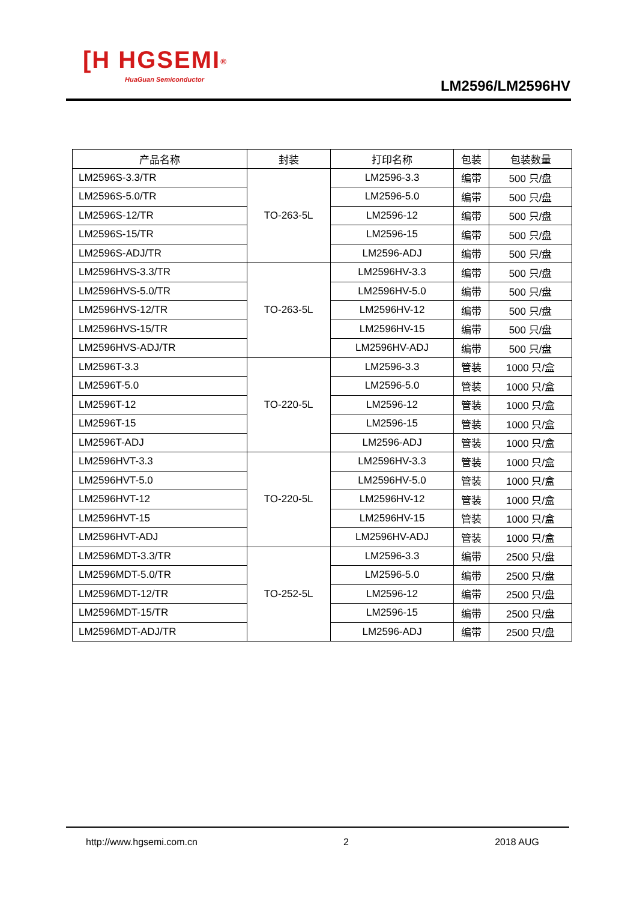[H HGSEMI<sup>®</sup>
HuaGuan Semiconductor
LM2596/LM2596HV
| 产品名称 | 封装 | 打印名称 | 包装 | 包装数量 |
| --- | --- | --- | --- | --- |
| LM2596S-3.3/TR | TO-263-5L | LM2596-3.3 | 编带 | 500 只/盘 |
| LM2596S-5.0/TR | | LM2596-5.0 | 编带 | 500 只/盘 |
| LM2596S-12/TR | | LM2596-12 | 编带 | 500 只/盘 |
| LM2596S-15/TR | | LM2596-15 | 编带 | 500 只/盘 |
| LM2596S-ADJ/TR | | LM2596-ADJ | 编带 | 500 只/盘 |
| LM2596HVS-3.3/TR | TO-263-5L | LM2596HV-3.3 | 编带 | 500 只/盘 |
| LM2596HVS-5.0/TR | | LM2596HV-5.0 | 编带 | 500 只/盘 |
| LM2596HVS-12/TR | | LM2596HV-12 | 编带 | 500 只/盘 |
| LM2596HVS-15/TR | | LM2596HV-15 | 编带 | 500 只/盘 |
| LM2596HVS-ADJ/TR | | LM2596HV-ADJ | 编带 | 500 只/盘 |
| LM2596T-3.3 | TO-220-5L | LM2596-3.3 | 管装 | 1000 只/盒 |
| LM2596T-5.0 | | LM2596-5.0 | 管装 | 1000 只/盒 |
| LM2596T-12 | | LM2596-12 | 管装 | 1000 只/盒 |
| LM2596T-15 | | LM2596-15 | 管装 | 1000 只/盒 |
| LM2596T-ADJ | | LM2596-ADJ | 管装 | 1000 只/盒 |
| LM2596HVT-3.3 | TO-220-5L | LM2596HV-3.3 | 管装 | 1000 只/盒 |
| LM2596HVT-5.0 | | LM2596HV-5.0 | 管装 | 1000 只/盒 |
| LM2596HVT-12 | | LM2596HV-12 | 管装 | 1000 只/盒 |
| LM2596HVT-15 | | LM2596HV-15 | 管装 | 1000 只/盒 |
| LM2596HVT-ADJ | | LM2596HV-ADJ | 管装 | 1000 只/盒 |
| LM2596MDT-3.3/TR | TO-252-5L | LM2596-3.3 | 编带 | 2500 只/盘 |
| LM2596MDT-5.0/TR | | LM2596-5.0 | 编带 | 2500 只/盘 |
| LM2596MDT-12/TR | | LM2596-12 | 编带 | 2500 只/盘 |
| LM2596MDT-15/TR | | LM2596-15 | 编带 | 2500 只/盘 |
| LM2596MDT-ADJ/TR | | LM2596-ADJ | 编带 | 2500 只/盘 |
http://www.hgsemi.com.cn 2 2018 AUG